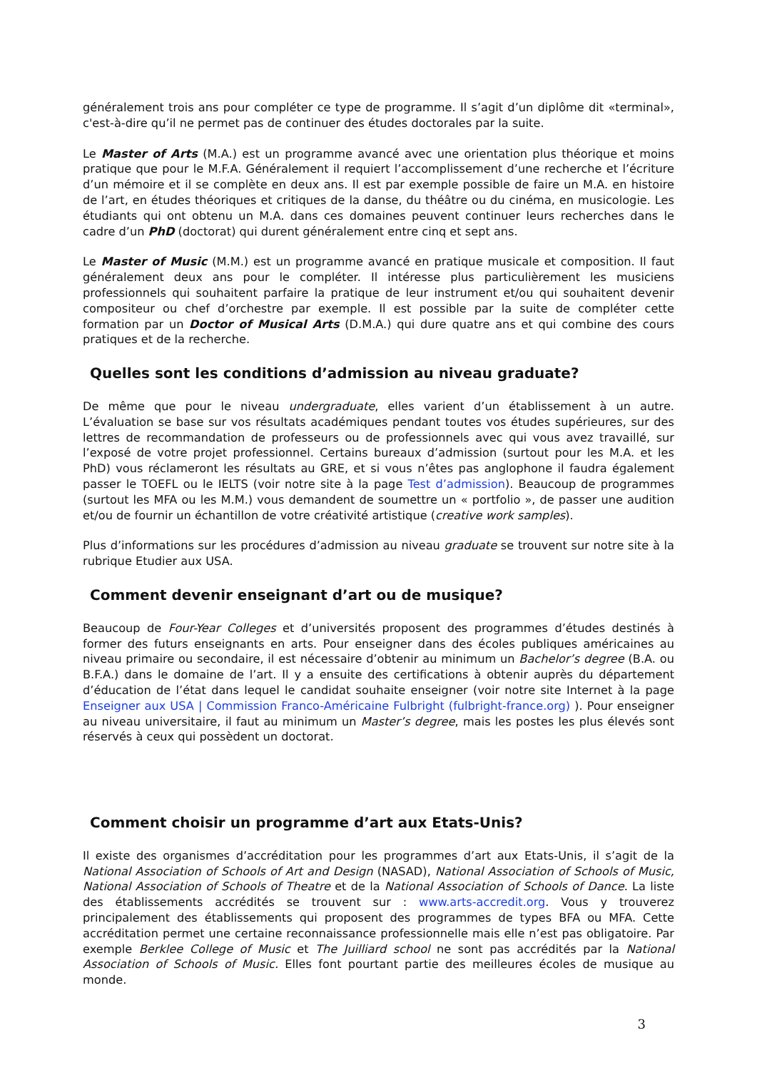généralement trois ans pour compléter ce type de programme. Il s’agit d’un diplôme dit «terminal», c'est-à-dire qu’il ne permet pas de continuer des études doctorales par la suite.
Le Master of Arts (M.A.) est un programme avancé avec une orientation plus théorique et moins pratique que pour le M.F.A. Généralement il requiert l’accomplissement d’une recherche et l’écriture d’un mémoire et il se complète en deux ans. Il est par exemple possible de faire un M.A. en histoire de l’art, en études théoriques et critiques de la danse, du théâtre ou du cinéma, en musicologie. Les étudiants qui ont obtenu un M.A. dans ces domaines peuvent continuer leurs recherches dans le cadre d’un PhD (doctorat) qui durent généralement entre cinq et sept ans.
Le Master of Music (M.M.) est un programme avancé en pratique musicale et composition. Il faut généralement deux ans pour le compléter. Il intéresse plus particulièrement les musiciens professionnels qui souhaitent parfaire la pratique de leur instrument et/ou qui souhaitent devenir compositeur ou chef d’orchestre par exemple. Il est possible par la suite de compléter cette formation par un Doctor of Musical Arts (D.M.A.) qui dure quatre ans et qui combine des cours pratiques et de la recherche.
Quelles sont les conditions d’admission au niveau graduate?
De même que pour le niveau undergraduate, elles varient d’un établissement à un autre. L’évaluation se base sur vos résultats académiques pendant toutes vos études supérieures, sur des lettres de recommandation de professeurs ou de professionnels avec qui vous avez travaillé, sur l’exposé de votre projet professionnel. Certains bureaux d’admission (surtout pour les M.A. et les PhD) vous réclameront les résultats au GRE, et si vous n’êtes pas anglophone il faudra également passer le TOEFL ou le IELTS (voir notre site à la page Test d’admission). Beaucoup de programmes (surtout les MFA ou les M.M.) vous demandent de soumettre un « portfolio », de passer une audition et/ou de fournir un échantillon de votre créativité artistique (creative work samples).
Plus d’informations sur les procédures d’admission au niveau graduate se trouvent sur notre site à la rubrique Etudier aux USA.
Comment devenir enseignant d’art ou de musique?
Beaucoup de Four-Year Colleges et d’universités proposent des programmes d’études destinés à former des futurs enseignants en arts. Pour enseigner dans des écoles publiques américaines au niveau primaire ou secondaire, il est nécessaire d’obtenir au minimum un Bachelor’s degree (B.A. ou B.F.A.) dans le domaine de l’art. Il y a ensuite des certifications à obtenir auprès du département d’éducation de l’état dans lequel le candidat souhaite enseigner (voir notre site Internet à la page Enseigner aux USA | Commission Franco-Américaine Fulbright (fulbright-france.org) ). Pour enseigner au niveau universitaire, il faut au minimum un Master’s degree, mais les postes les plus élevés sont réservés à ceux qui possèdent un doctorat.
Comment choisir un programme d’art aux Etats-Unis?
Il existe des organismes d’accréditation pour les programmes d’art aux Etats-Unis, il s’agit de la National Association of Schools of Art and Design (NASAD), National Association of Schools of Music, National Association of Schools of Theatre et de la National Association of Schools of Dance. La liste des établissements accrédités se trouvent sur : www.arts-accredit.org. Vous y trouverez principalement des établissements qui proposent des programmes de types BFA ou MFA. Cette accréditation permet une certaine reconnaissance professionnelle mais elle n’est pas obligatoire. Par exemple Berklee College of Music et The Juilliard school ne sont pas accrédités par la National Association of Schools of Music. Elles font pourtant partie des meilleures écoles de musique au monde.
3